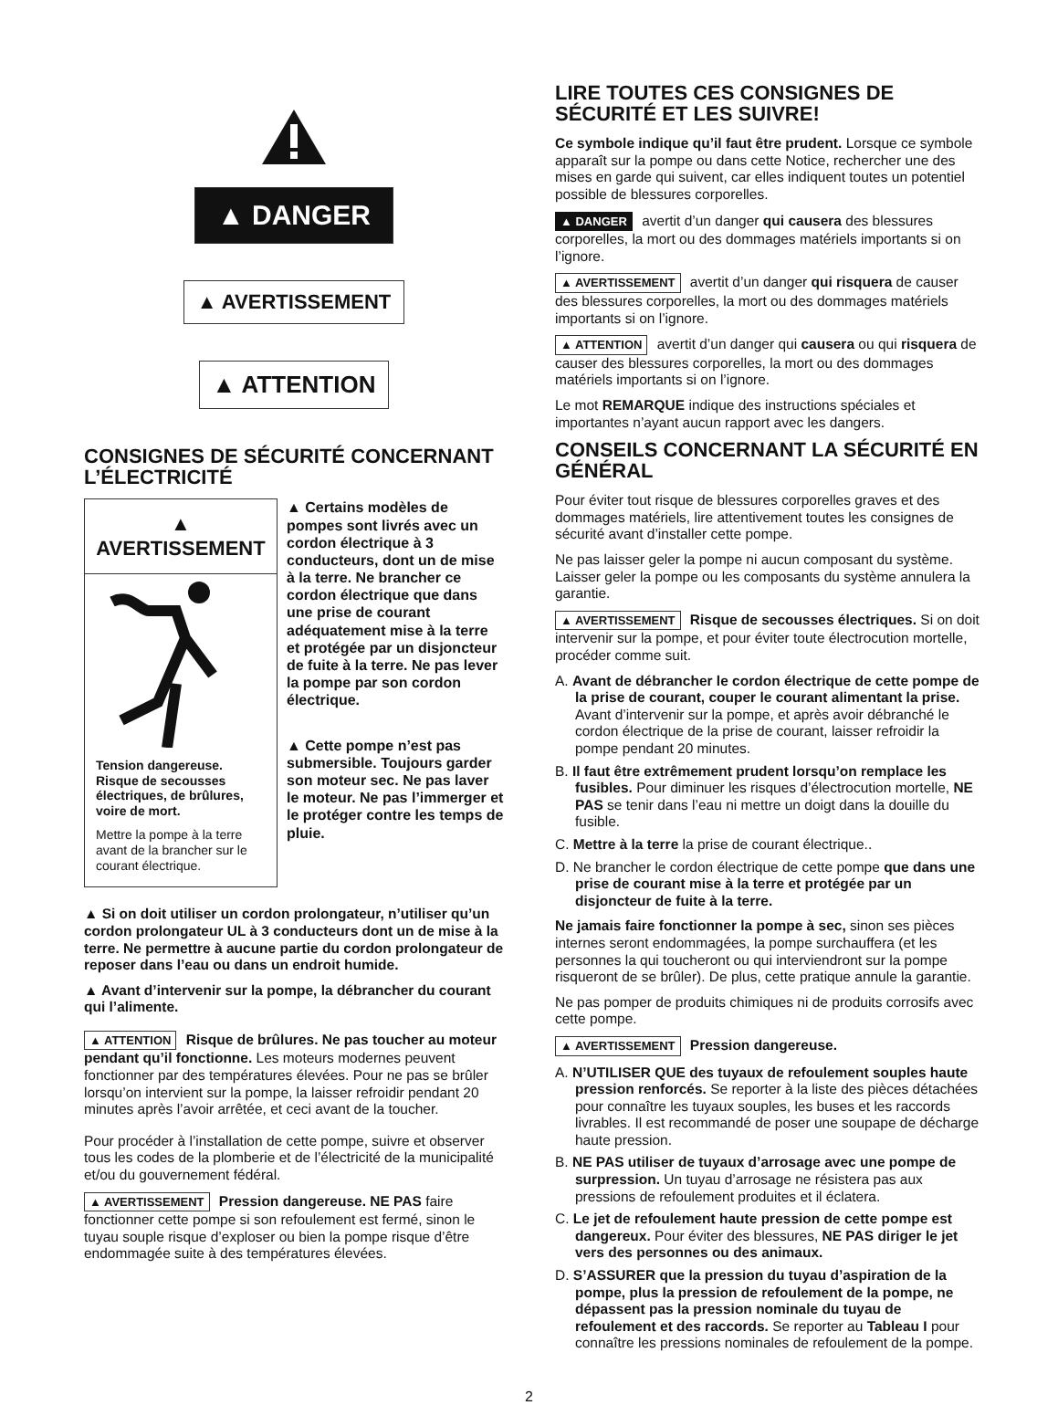▲ DANGER
▲ AVERTISSEMENT
▲ ATTENTION
CONSIGNES DE SÉCURITÉ CONCERNANT L’ÉLECTRICITÉ
▲ AVERTISSEMENT
Tension dangereuse. Risque de secousses électriques, de brûlures, voire de mort.
Mettre la pompe à la terre avant de la brancher sur le courant électrique.
▲ Certains modèles de pompes sont livrés avec un cordon électrique à 3 conducteurs, dont un de mise à la terre. Ne brancher ce cordon électrique que dans une prise de courant adéquatement mise à la terre et protégée par un disjoncteur de fuite à la terre. Ne pas lever la pompe par son cordon électrique.
▲ Cette pompe n’est pas submersible. Toujours garder son moteur sec. Ne pas laver le moteur. Ne pas l’immerger et le protéger contre les temps de pluie.
▲ Si on doit utiliser un cordon prolongateur, n’utiliser qu’un cordon prolongateur UL à 3 conducteurs dont un de mise à la terre. Ne permettre à aucune partie du cordon prolongateur de reposer dans l’eau ou dans un endroit humide.
▲ Avant d’intervenir sur la pompe, la débrancher du courant qui l’alimente.
▲ ATTENTION Risque de brûlures. Ne pas toucher au moteur pendant qu’il fonctionne. Les moteurs modernes peuvent fonctionner par des températures élevées. Pour ne pas se brûler lorsqu’on intervient sur la pompe, la laisser refroidir pendant 20 minutes après l’avoir arrêtée, et ceci avant de la toucher.
Pour procéder à l’installation de cette pompe, suivre et observer tous les codes de la plomberie et de l’électricité de la municipalité et/ou du gouvernement fédéral.
▲ AVERTISSEMENT Pression dangereuse. NE PAS faire fonctionner cette pompe si son refoulement est fermé, sinon le tuyau souple risque d’exploser ou bien la pompe risque d’être endommagée suite à des températures élevées.
LIRE TOUTES CES CONSIGNES DE SÉCURITÉ ET LES SUIVRE!
Ce symbole indique qu’il faut être prudent. Lorsque ce symbole apparaît sur la pompe ou dans cette Notice, rechercher une des mises en garde qui suivent, car elles indiquent toutes un potentiel possible de blessures corporelles.
▲ DANGER avertit d’un danger qui causera des blessures corporelles, la mort ou des dommages matériels importants si on l’ignore.
▲ AVERTISSEMENT avertit d’un danger qui risquera de causer des blessures corporelles, la mort ou des dommages matériels importants si on l’ignore.
▲ ATTENTION avertit d’un danger qui causera ou qui risquera de causer des blessures corporelles, la mort ou des dommages matériels importants si on l’ignore.
Le mot REMARQUE indique des instructions spéciales et importantes n’ayant aucun rapport avec les dangers.
CONSEILS CONCERNANT LA SÉCURITÉ EN GÉNÉRAL
Pour éviter tout risque de blessures corporelles graves et des dommages matériels, lire attentivement toutes les consignes de sécurité avant d’installer cette pompe.
Ne pas laisser geler la pompe ni aucun composant du système. Laisser geler la pompe ou les composants du système annulera la garantie.
▲ AVERTISSEMENT Risque de secousses électriques. Si on doit intervenir sur la pompe, et pour éviter toute électrocution mortelle, procéder comme suit.
A. Avant de débrancher le cordon électrique de cette pompe de la prise de courant, couper le courant alimentant la prise. Avant d’intervenir sur la pompe, et après avoir débranché le cordon électrique de la prise de courant, laisser refroidir la pompe pendant 20 minutes.
B. Il faut être extrêmement prudent lorsqu’on remplace les fusibles. Pour diminuer les risques d’électrocution mortelle, NE PAS se tenir dans l’eau ni mettre un doigt dans la douille du fusible.
C. Mettre à la terre la prise de courant électrique..
D. Ne brancher le cordon électrique de cette pompe que dans une prise de courant mise à la terre et protégée par un disjoncteur de fuite à la terre.
Ne jamais faire fonctionner la pompe à sec, sinon ses pièces internes seront endommagées, la pompe surchauffera (et les personnes la qui toucheront ou qui interviendront sur la pompe risqueront de se brûler). De plus, cette pratique annule la garantie.
Ne pas pomper de produits chimiques ni de produits corrosifs avec cette pompe.
▲ AVERTISSEMENT Pression dangereuse.
A. N’UTILISER QUE des tuyaux de refoulement souples haute pression renforcés. Se reporter à la liste des pièces détachées pour connaître les tuyaux souples, les buses et les raccords livrables. Il est recommandé de poser une soupape de décharge haute pression.
B. NE PAS utiliser de tuyaux d’arrosage avec une pompe de surpression. Un tuyau d’arrosage ne résistera pas aux pressions de refoulement produites et il éclatera.
C. Le jet de refoulement haute pression de cette pompe est dangereux. Pour éviter des blessures, NE PAS diriger le jet vers des personnes ou des animaux.
D. S’ASSURER que la pression du tuyau d’aspiration de la pompe, plus la pression de refoulement de la pompe, ne dépassent pas la pression nominale du tuyau de refoulement et des raccords. Se reporter au Tableau I pour connaître les pressions nominales de refoulement de la pompe.
2